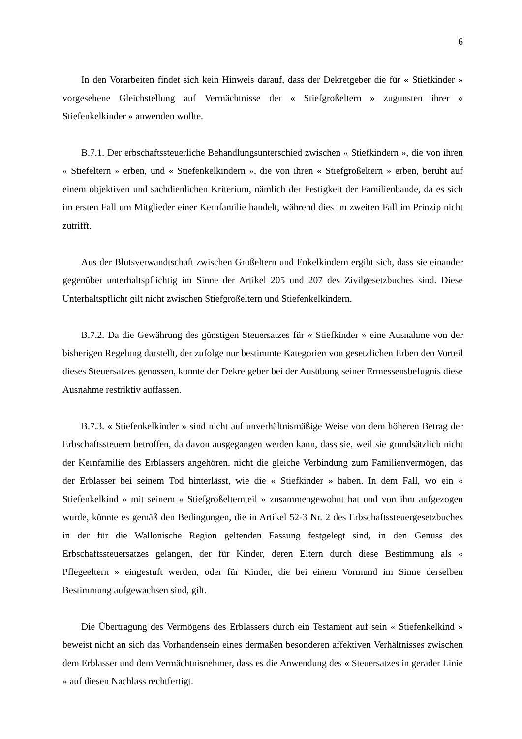6
In den Vorarbeiten findet sich kein Hinweis darauf, dass der Dekretgeber die für « Stiefkinder » vorgesehene Gleichstellung auf Vermächtnisse der « Stiefgroßeltern » zugunsten ihrer « Stiefenkelkinder » anwenden wollte.
B.7.1. Der erbschaftssteuerliche Behandlungsunterschied zwischen « Stiefkindern », die von ihren « Stiefeltern » erben, und « Stiefenkelkindern », die von ihren « Stiefgroßeltern » erben, beruht auf einem objektiven und sachdienlichen Kriterium, nämlich der Festigkeit der Familienbande, da es sich im ersten Fall um Mitglieder einer Kernfamilie handelt, während dies im zweiten Fall im Prinzip nicht zutrifft.
Aus der Blutsverwandtschaft zwischen Großeltern und Enkelkindern ergibt sich, dass sie einander gegenüber unterhaltspflichtig im Sinne der Artikel 205 und 207 des Zivilgesetzbuches sind. Diese Unterhaltspflicht gilt nicht zwischen Stiefgroßeltern und Stiefenkelkindern.
B.7.2. Da die Gewährung des günstigen Steuersatzes für « Stiefkinder » eine Ausnahme von der bisherigen Regelung darstellt, der zufolge nur bestimmte Kategorien von gesetzlichen Erben den Vorteil dieses Steuersatzes genossen, konnte der Dekretgeber bei der Ausübung seiner Ermessensbefugnis diese Ausnahme restriktiv auffassen.
B.7.3. « Stiefenkelkinder » sind nicht auf unverhältnismäßige Weise von dem höheren Betrag der Erbschaftssteuern betroffen, da davon ausgegangen werden kann, dass sie, weil sie grundsätzlich nicht der Kernfamilie des Erblassers angehören, nicht die gleiche Verbindung zum Familienvermögen, das der Erblasser bei seinem Tod hinterlässt, wie die « Stiefkinder » haben. In dem Fall, wo ein « Stiefenkelkind » mit seinem « Stiefgroßelternteil » zusammengewohnt hat und von ihm aufgezogen wurde, könnte es gemäß den Bedingungen, die in Artikel 52-3 Nr. 2 des Erbschaftssteuergesetzbuches in der für die Wallonische Region geltenden Fassung festgelegt sind, in den Genuss des Erbschaftssteuersatzes gelangen, der für Kinder, deren Eltern durch diese Bestimmung als « Pflegeeltern » eingestuft werden, oder für Kinder, die bei einem Vormund im Sinne derselben Bestimmung aufgewachsen sind, gilt.
Die Übertragung des Vermögens des Erblassers durch ein Testament auf sein « Stiefenkelkind » beweist nicht an sich das Vorhandensein eines dermaßen besonderen affektiven Verhältnisses zwischen dem Erblasser und dem Vermächtnisnehmer, dass es die Anwendung des « Steuersatzes in gerader Linie » auf diesen Nachlass rechtfertigt.